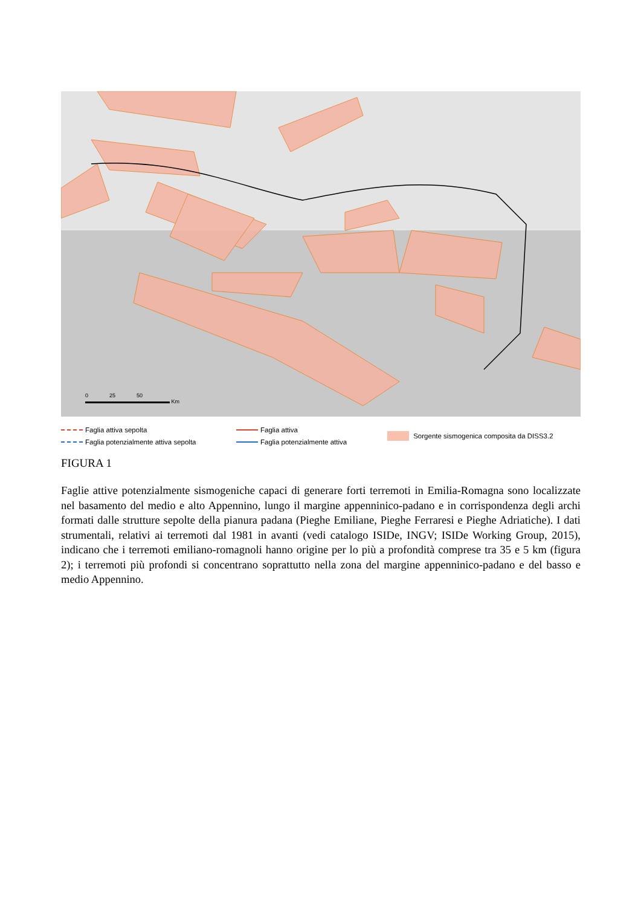0 25 50
Km
Faglia attiva sepolta
Faglia attiva
Sorgente sismogenica composita da DISS3.2
Faglia potenzialmente attiva sepolta
Faglia potenzialmente attiva
FIGURA 1
Faglie attive potenzialmente sismogeniche capaci di generare forti terremoti in Emilia-Romagna sono localizzate nel basamento del medio e alto Appennino, lungo il margine appenninico-padano e in corrispondenza degli archi formati dalle strutture sepolte della pianura padana (Pieghe Emiliane, Pieghe Ferraresi e Pieghe Adriatiche). I dati strumentali, relativi ai terremoti dal 1981 in avanti (vedi catalogo ISIDe, INGV; ISIDe Working Group, 2015), indicano che i terremoti emiliano-romagnoli hanno origine per lo più a profondità comprese tra 35 e 5 km (figura 2); i terremoti più profondi si concentrano soprattutto nella zona del margine appenninico-padano e del basso e medio Appennino.